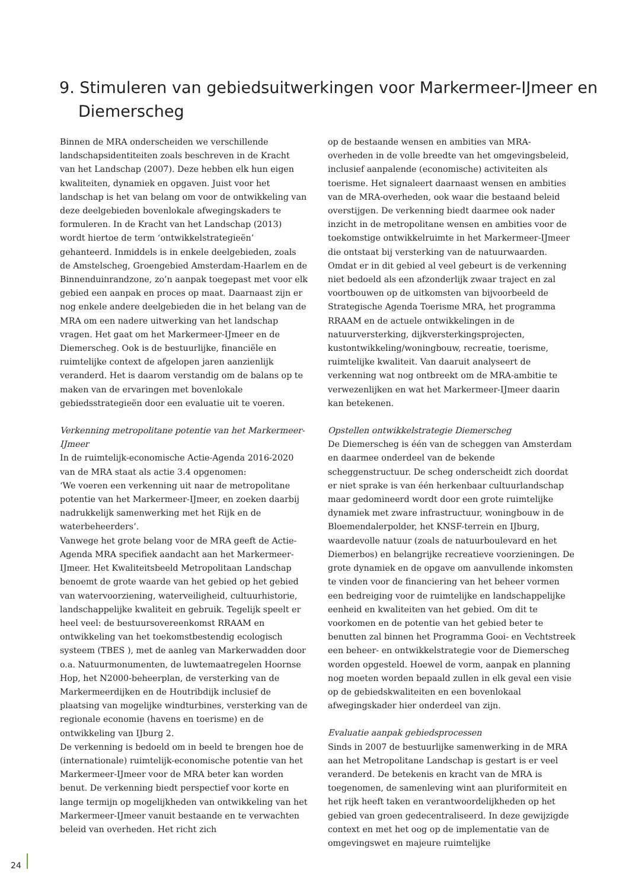9. Stimuleren van gebiedsuitwerkingen voor Markermeer-IJmeer en Diemerscheg
Binnen de MRA onderscheiden we verschillende landschapsidentiteiten zoals beschreven in de Kracht van het Landschap (2007). Deze hebben elk hun eigen kwaliteiten, dynamiek en opgaven. Juist voor het landschap is het van belang om voor de ontwikkeling van deze deelgebieden bovenlokale afwegingskaders te formuleren. In de Kracht van het Landschap (2013) wordt hiertoe de term ‘ontwikkelstrategieën’ gehanteerd. Inmiddels is in enkele deelgebieden, zoals de Amstelscheg, Groengebied Amsterdam-Haarlem en de Binnenduinrandzone, zo’n aanpak toegepast met voor elk gebied een aanpak en proces op maat. Daarnaast zijn er nog enkele andere deelgebieden die in het belang van de MRA om een nadere uitwerking van het landschap vragen. Het gaat om het Markermeer-IJmeer en de Diemerscheg. Ook is de bestuurlijke, financiële en ruimtelijke context de afgelopen jaren aanzienlijk veranderd. Het is daarom verstandig om de balans op te maken van de ervaringen met bovenlokale gebiedsstrategieën door een evaluatie uit te voeren.
Verkenning metropolitane potentie van het Markermeer-IJmeer
In de ruimtelijk-economische Actie-Agenda 2016-2020 van de MRA staat als actie 3.4 opgenomen:
‘We voeren een verkenning uit naar de metropolitane potentie van het Markermeer-IJmeer, en zoeken daarbij nadrukkelijk samenwerking met het Rijk en de waterbeheerders’.
Vanwege het grote belang voor de MRA geeft de Actie-Agenda MRA specifiek aandacht aan het Markermeer-IJmeer. Het Kwaliteitsbeeld Metropolitaan Landschap benoemt de grote waarde van het gebied op het gebied van watervoorziening, waterveiligheid, cultuurhistorie, landschappelijke kwaliteit en gebruik. Tegelijk speelt er heel veel: de bestuursovereenkomst RRAAM en ontwikkeling van het toekomstbestendig ecologisch systeem (TBES ), met de aanleg van Markerwadden door o.a. Natuurmonumenten, de luwtemaatregelen Hoornse Hop, het N2000-beheerplan, de versterking van de Markermeerdijken en de Houtribdijk inclusief de plaatsing van mogelijke windturbines, versterking van de regionale economie (havens en toerisme) en de ontwikkeling van IJburg 2.
De verkenning is bedoeld om in beeld te brengen hoe de (internationale) ruimtelijk-economische potentie van het Markermeer-IJmeer voor de MRA beter kan worden benut. De verkenning biedt perspectief voor korte en lange termijn op mogelijkheden van ontwikkeling van het Markermeer-IJmeer vanuit bestaande en te verwachten beleid van overheden. Het richt zich
op de bestaande wensen en ambities van MRA-overheden in de volle breedte van het omgevingsbeleid, inclusief aanpalende (economische) activiteiten als toerisme. Het signaleert daarnaast wensen en ambities van de MRA-overheden, ook waar die bestaand beleid overstijgen. De verkenning biedt daarmee ook nader inzicht in de metropolitane wensen en ambities voor de toekomstige ontwikkelruimte in het Markermeer-IJmeer die ontstaat bij versterking van de natuurwaarden. Omdat er in dit gebied al veel gebeurt is de verkenning niet bedoeld als een afzonderlijk zwaar traject en zal voortbouwen op de uitkomsten van bijvoorbeeld de Strategische Agenda Toerisme MRA, het programma RRAAM en de actuele ontwikkelingen in de natuurversterking, dijkversterkingsprojecten, kustontwikkeling/woningbouw, recreatie, toerisme, ruimtelijke kwaliteit. Van daaruit analyseert de verkenning wat nog ontbreekt om de MRA-ambitie te verwezenlijken en wat het Markermeer-IJmeer daarin kan betekenen.
Opstellen ontwikkelstrategie Diemerscheg
De Diemerscheg is één van de scheggen van Amsterdam en daarmee onderdeel van de bekende scheggenstructuur. De scheg onderscheidt zich doordat er niet sprake is van één herkenbaar cultuurlandschap maar gedomineerd wordt door een grote ruimtelijke dynamiek met zware infrastructuur, woningbouw in de Bloemendalerpolder, het KNSF-terrein en IJburg, waardevolle natuur (zoals de natuurboulevard en het Diemerbos) en belangrijke recreatieve voorzieningen. De grote dynamiek en de opgave om aanvullende inkomsten te vinden voor de financiering van het beheer vormen een bedreiging voor de ruimtelijke en landschappelijke eenheid en kwaliteiten van het gebied. Om dit te voorkomen en de potentie van het gebied beter te benutten zal binnen het Programma Gooi- en Vechtstreek een beheer- en ontwikkelstrategie voor de Diemerscheg worden opgesteld. Hoewel de vorm, aanpak en planning nog moeten worden bepaald zullen in elk geval een visie op de gebiedskwaliteiten en een bovenlokaal afwegingskader hier onderdeel van zijn.
Evaluatie aanpak gebiedsprocessen
Sinds in 2007 de bestuurlijke samenwerking in de MRA aan het Metropolitane Landschap is gestart is er veel veranderd. De betekenis en kracht van de MRA is toegenomen, de samenleving wint aan pluriformiteit en het rijk heeft taken en verantwoordelijkheden op het gebied van groen gedecentraliseerd. In deze gewijzigde context en met het oog op de implementatie van de omgevingswet en majeure ruimtelijke
24